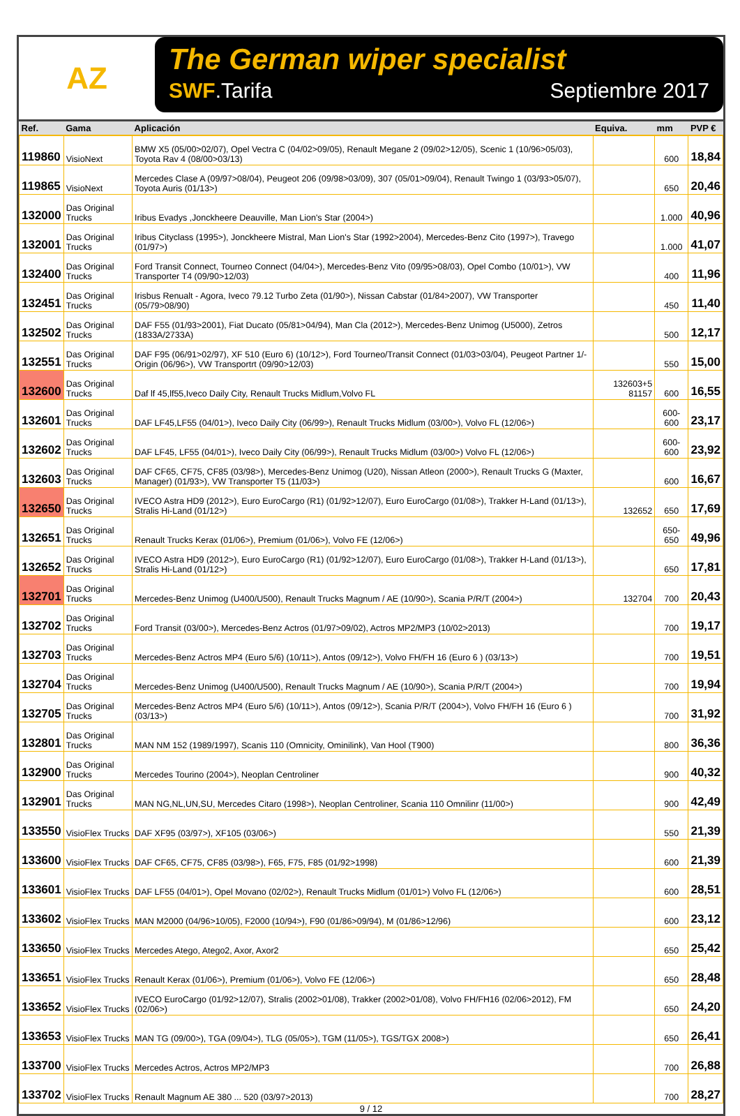AZ
The German wiper specialist
SWF.Tarifa Septiembre 2017
| Ref. | Gama | Aplicación | Equiva. | mm | PVP € |
| --- | --- | --- | --- | --- | --- |
| 119860 | VisioNext | BMW X5 (05/00>02/07), Opel Vectra C (04/02>09/05), Renault Megane 2 (09/02>12/05), Scenic 1 (10/96>05/03), Toyota Rav 4 (08/00>03/13) | | 600 | 18,84 |
| 119865 | VisioNext | Mercedes Clase A (09/97>08/04), Peugeot 206 (09/98>03/09), 307 (05/01>09/04), Renault Twingo 1 (03/93>05/07), Toyota Auris (01/13>) | | 650 | 20,46 |
| 132000 | Das Original Trucks | Iribus Evadys ,Jonckheere Deauville, Man Lion's Star (2004>) | | 1.000 | 40,96 |
| 132001 | Das Original Trucks | Iribus Cityclass (1995>), Jonckheere Mistral, Man Lion's Star (1992>2004), Mercedes-Benz Cito (1997>), Travego (01/97>) | | 1.000 | 41,07 |
| 132400 | Das Original Trucks | Ford Transit Connect, Tourneo Connect (04/04>), Mercedes-Benz Vito (09/95>08/03), Opel Combo (10/01>), VW Transporter T4 (09/90>12/03) | | 400 | 11,96 |
| 132451 | Das Original Trucks | Irisbus Renualt - Agora, Iveco 79.12 Turbo Zeta (01/90>), Nissan Cabstar (01/84>2007), VW Transporter (05/79>08/90) | | 450 | 11,40 |
| 132502 | Das Original Trucks | DAF F55 (01/93>2001), Fiat Ducato (05/81>04/94), Man Cla (2012>), Mercedes-Benz Unimog (U5000), Zetros (1833A/2733A) | | 500 | 12,17 |
| 132551 | Das Original Trucks | DAF F95 (06/91>02/97), XF 510 (Euro 6) (10/12>), Ford Tourneo/Transit Connect (01/03>03/04), Peugeot Partner 1/-Origin (06/96>), VW Transportrt (09/90>12/03) | | 550 | 15,00 |
| 132600 | Das Original Trucks | Daf lf 45,lf55,Iveco Daily City, Renault Trucks Midlum,Volvo FL | 132603+5 81157 | 600 | 16,55 |
| 132601 | Das Original Trucks | DAF LF45,LF55 (04/01>), Iveco Daily City (06/99>), Renault Trucks Midlum (03/00>), Volvo FL (12/06>) | | 600-600 | 23,17 |
| 132602 | Das Original Trucks | DAF LF45, LF55 (04/01>), Iveco Daily City (06/99>), Renault Trucks Midlum (03/00>) Volvo FL (12/06>) | | 600-600 | 23,92 |
| 132603 | Das Original Trucks | DAF CF65, CF75, CF85 (03/98>), Mercedes-Benz Unimog (U20), Nissan Atleon (2000>), Renault Trucks G (Maxter, Manager) (01/93>), VW Transporter T5 (11/03>) | | 600 | 16,67 |
| 132650 | Das Original Trucks | IVECO Astra HD9 (2012>), Euro EuroCargo (R1) (01/92>12/07), Euro EuroCargo (01/08>), Trakker H-Land (01/13>), Stralis Hi-Land (01/12>) | 132652 | 650 | 17,69 |
| 132651 | Das Original Trucks | Renault Trucks Kerax (01/06>), Premium (01/06>), Volvo FE (12/06>) | | 650-650 | 49,96 |
| 132652 | Das Original Trucks | IVECO Astra HD9 (2012>), Euro EuroCargo (R1) (01/92>12/07), Euro EuroCargo (01/08>), Trakker H-Land (01/13>), Stralis Hi-Land (01/12>) | | 650 | 17,81 |
| 132701 | Das Original Trucks | Mercedes-Benz Unimog (U400/U500), Renault Trucks Magnum / AE (10/90>), Scania P/R/T (2004>) | 132704 | 700 | 20,43 |
| 132702 | Das Original Trucks | Ford Transit (03/00>), Mercedes-Benz Actros (01/97>09/02), Actros MP2/MP3 (10/02>2013) | | 700 | 19,17 |
| 132703 | Das Original Trucks | Mercedes-Benz Actros MP4 (Euro 5/6) (10/11>), Antos (09/12>), Volvo FH/FH 16 (Euro 6 ) (03/13>) | | 700 | 19,51 |
| 132704 | Das Original Trucks | Mercedes-Benz Unimog (U400/U500), Renault Trucks Magnum / AE (10/90>), Scania P/R/T (2004>) | | 700 | 19,94 |
| 132705 | Das Original Trucks | Mercedes-Benz Actros MP4 (Euro 5/6) (10/11>), Antos (09/12>), Scania P/R/T (2004>), Volvo FH/FH 16 (Euro 6 ) (03/13>) | | 700 | 31,92 |
| 132801 | Das Original Trucks | MAN NM 152 (1989/1997), Scanis 110 (Omnicity, Ominilink), Van Hool (T900) | | 800 | 36,36 |
| 132900 | Das Original Trucks | Mercedes Tourino (2004>), Neoplan Centroliner | | 900 | 40,32 |
| 132901 | Das Original Trucks | MAN NG,NL,UN,SU, Mercedes Citaro (1998>), Neoplan Centroliner, Scania 110 Omnilinr (11/00>) | | 900 | 42,49 |
| 133550 | VisioFlex Trucks | DAF XF95 (03/97>), XF105 (03/06>) | | 550 | 21,39 |
| 133600 | VisioFlex Trucks | DAF CF65, CF75, CF85 (03/98>), F65, F75, F85 (01/92>1998) | | 600 | 21,39 |
| 133601 | VisioFlex Trucks | DAF LF55 (04/01>), Opel Movano (02/02>), Renault Trucks Midlum (01/01>) Volvo FL (12/06>) | | 600 | 28,51 |
| 133602 | VisioFlex Trucks | MAN M2000 (04/96>10/05), F2000 (10/94>), F90 (01/86>09/94), M (01/86>12/96) | | 600 | 23,12 |
| 133650 | VisioFlex Trucks | Mercedes Atego, Atego2, Axor, Axor2 | | 650 | 25,42 |
| 133651 | VisioFlex Trucks | Renault Kerax (01/06>), Premium (01/06>), Volvo FE (12/06>) | | 650 | 28,48 |
| 133652 | VisioFlex Trucks | IVECO EuroCargo (01/92>12/07), Stralis (2002>01/08), Trakker (2002>01/08), Volvo FH/FH16 (02/06>2012), FM (02/06>) | | 650 | 24,20 |
| 133653 | VisioFlex Trucks | MAN TG (09/00>), TGA (09/04>), TLG (05/05>), TGM (11/05>), TGS/TGX 2008>) | | 650 | 26,41 |
| 133700 | VisioFlex Trucks | Mercedes Actros, Actros MP2/MP3 | | 700 | 26,88 |
| 133702 | VisioFlex Trucks | Renault Magnum AE 380 ... 520 (03/97>2013) | | 700 | 28,27 |
9 / 12